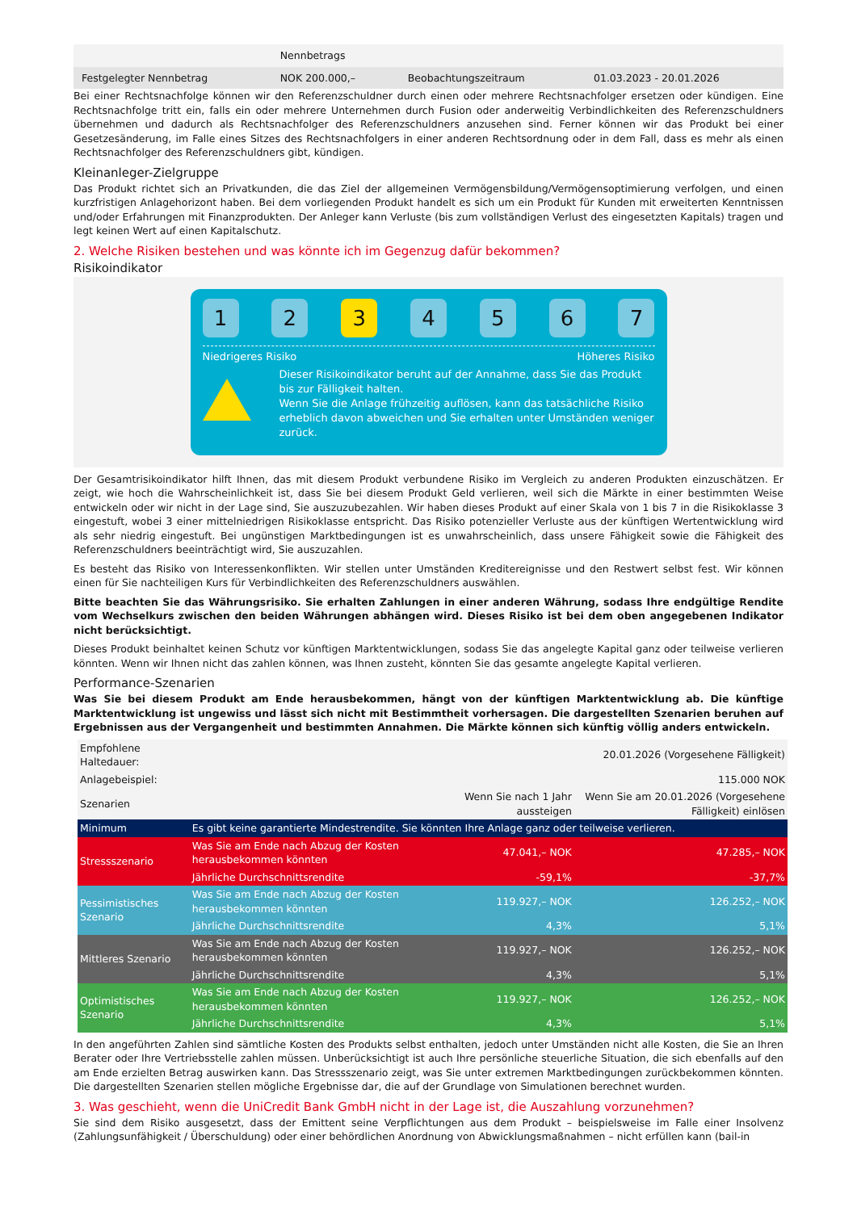| | Nennbetrags | | |
| Festgelegter Nennbetrag | NOK 200.000,– | Beobachtungszeitraum | 01.03.2023 - 20.01.2026 |
Bei einer Rechtsnachfolge können wir den Referenzschuldner durch einen oder mehrere Rechtsnachfolger ersetzen oder kündigen. Eine Rechtsnachfolge tritt ein, falls ein oder mehrere Unternehmen durch Fusion oder anderweitig Verbindlichkeiten des Referenzschuldners übernehmen und dadurch als Rechtsnachfolger des Referenzschuldners anzusehen sind. Ferner können wir das Produkt bei einer Gesetzesänderung, im Falle eines Sitzes des Rechtsnachfolgers in einer anderen Rechtsordnung oder in dem Fall, dass es mehr als einen Rechtsnachfolger des Referenzschuldners gibt, kündigen.
Kleinanleger-Zielgruppe
Das Produkt richtet sich an Privatkunden, die das Ziel der allgemeinen Vermögensbildung/Vermögensoptimierung verfolgen, und einen kurzfristigen Anlagehorizont haben. Bei dem vorliegenden Produkt handelt es sich um ein Produkt für Kunden mit erweiterten Kenntnissen und/oder Erfahrungen mit Finanzprodukten. Der Anleger kann Verluste (bis zum vollständigen Verlust des eingesetzten Kapitals) tragen und legt keinen Wert auf einen Kapitalschutz.
2. Welche Risiken bestehen und was könnte ich im Gegenzug dafür bekommen?
Risikoindikator
1 2 3 4 5 6 7
Niedrigeres Risiko Höheres Risiko
Dieser Risikoindikator beruht auf der Annahme, dass Sie das Produkt bis zur Fälligkeit halten.
Wenn Sie die Anlage frühzeitig auflösen, kann das tatsächliche Risiko erheblich davon abweichen und Sie erhalten unter Umständen weniger zurück.
Der Gesamtrisikoindikator hilft Ihnen, das mit diesem Produkt verbundene Risiko im Vergleich zu anderen Produkten einzuschätzen. Er zeigt, wie hoch die Wahrscheinlichkeit ist, dass Sie bei diesem Produkt Geld verlieren, weil sich die Märkte in einer bestimmten Weise entwickeln oder wir nicht in der Lage sind, Sie auszuzubezahlen. Wir haben dieses Produkt auf einer Skala von 1 bis 7 in die Risikoklasse 3 eingestuft, wobei 3 einer mittelniedrigen Risikoklasse entspricht. Das Risiko potenzieller Verluste aus der künftigen Wertentwicklung wird als sehr niedrig eingestuft. Bei ungünstigen Marktbedingungen ist es unwahrscheinlich, dass unsere Fähigkeit sowie die Fähigkeit des Referenzschuldners beeinträchtigt wird, Sie auszuzahlen.
Es besteht das Risiko von Interessenkonflikten. Wir stellen unter Umständen Kreditereignisse und den Restwert selbst fest. Wir können einen für Sie nachteiligen Kurs für Verbindlichkeiten des Referenzschuldners auswählen.
Bitte beachten Sie das Währungsrisiko. Sie erhalten Zahlungen in einer anderen Währung, sodass Ihre endgültige Rendite vom Wechselkurs zwischen den beiden Währungen abhängen wird. Dieses Risiko ist bei dem oben angegebenen Indikator nicht berücksichtigt.
Dieses Produkt beinhaltet keinen Schutz vor künftigen Marktentwicklungen, sodass Sie das angelegte Kapital ganz oder teilweise verlieren könnten. Wenn wir Ihnen nicht das zahlen können, was Ihnen zusteht, könnten Sie das gesamte angelegte Kapital verlieren.
Performance-Szenarien
Was Sie bei diesem Produkt am Ende herausbekommen, hängt von der künftigen Marktentwicklung ab. Die künftige Marktentwicklung ist ungewiss und lässt sich nicht mit Bestimmtheit vorhersagen. Die dargestellten Szenarien beruhen auf Ergebnissen aus der Vergangenheit und bestimmten Annahmen. Die Märkte können sich künftig völlig anders entwickeln.
| Empfohlene Haltedauer: | | | 20.01.2026 (Vorgesehene Fälligkeit) |
| Anlagebeispiel: | | | 115.000 NOK |
| Szenarien | | Wenn Sie nach 1 Jahr aussteigen | Wenn Sie am 20.01.2026 (Vorgesehene Fälligkeit) einlösen |
| Minimum | Es gibt keine garantierte Mindestrendite. Sie könnten Ihre Anlage ganz oder teilweise verlieren. | | |
| Stressszenario | Was Sie am Ende nach Abzug der Kosten herausbekommen könnten | 47.041,– NOK | 47.285,– NOK |
| | Jährliche Durchschnittsrendite | -59,1% | -37,7% |
| Pessimistisches Szenario | Was Sie am Ende nach Abzug der Kosten herausbekommen könnten | 119.927,– NOK | 126.252,– NOK |
| | Jährliche Durchschnittsrendite | 4,3% | 5,1% |
| Mittleres Szenario | Was Sie am Ende nach Abzug der Kosten herausbekommen könnten | 119.927,– NOK | 126.252,– NOK |
| | Jährliche Durchschnittsrendite | 4,3% | 5,1% |
| Optimistisches Szenario | Was Sie am Ende nach Abzug der Kosten herausbekommen könnten | 119.927,– NOK | 126.252,– NOK |
| | Jährliche Durchschnittsrendite | 4,3% | 5,1% |
In den angeführten Zahlen sind sämtliche Kosten des Produkts selbst enthalten, jedoch unter Umständen nicht alle Kosten, die Sie an Ihren Berater oder Ihre Vertriebsstelle zahlen müssen. Unberücksichtigt ist auch Ihre persönliche steuerliche Situation, die sich ebenfalls auf den am Ende erzielten Betrag auswirken kann. Das Stressszenario zeigt, was Sie unter extremen Marktbedingungen zurückbekommen könnten. Die dargestellten Szenarien stellen mögliche Ergebnisse dar, die auf der Grundlage von Simulationen berechnet wurden.
3. Was geschieht, wenn die UniCredit Bank GmbH nicht in der Lage ist, die Auszahlung vorzunehmen?
Sie sind dem Risiko ausgesetzt, dass der Emittent seine Verpflichtungen aus dem Produkt – beispielsweise im Falle einer Insolvenz (Zahlungsunfähigkeit / Überschuldung) oder einer behördlichen Anordnung von Abwicklungsmaßnahmen – nicht erfüllen kann (bail-in